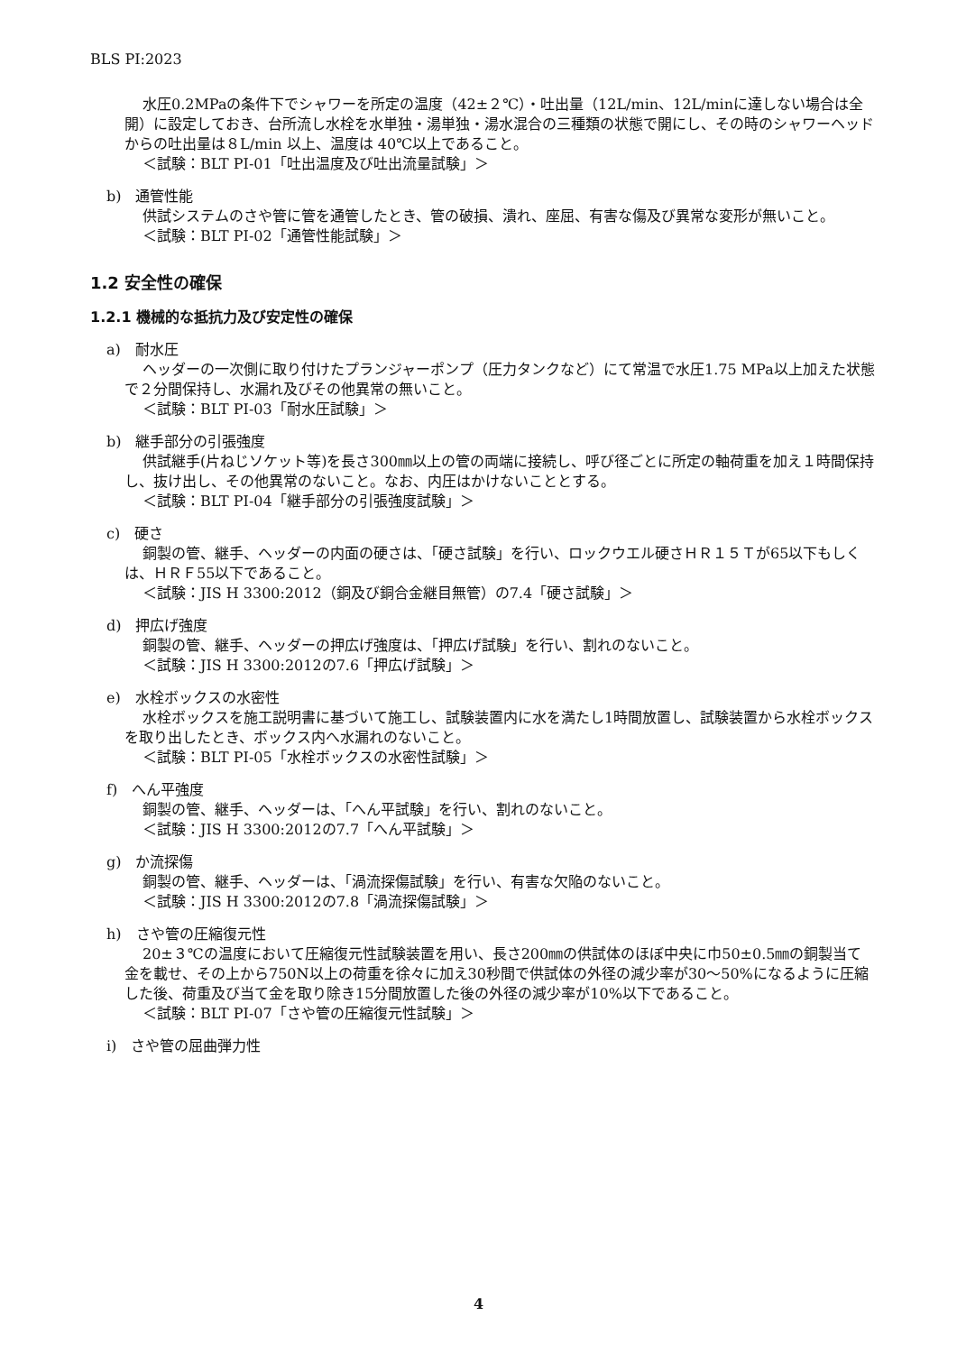BLS PI:2023
水圧0.2MPaの条件下でシャワーを所定の温度（42±２℃）・吐出量（12L/min、12L/minに達しない場合は全開）に設定しておき、台所流し水栓を水単独・湯単独・湯水混合の三種類の状態で開にし、その時のシャワーヘッドからの吐出量は８L/min 以上、温度は 40℃以上であること。
＜試験：BLT PI-01「吐出温度及び吐出流量試験」＞
b)　通管性能
供試システムのさや管に管を通管したとき、管の破損、潰れ、座屈、有害な傷及び異常な変形が無いこと。
＜試験：BLT PI-02「通管性能試験」＞
1.2 安全性の確保
1.2.1 機械的な抵抗力及び安定性の確保
a)　耐水圧
ヘッダーの一次側に取り付けたプランジャーポンプ（圧力タンクなど）にて常温で水圧1.75 MPa以上加えた状態で２分間保持し、水漏れ及びその他異常の無いこと。
＜試験：BLT PI-03「耐水圧試験」＞
b)　継手部分の引張強度
供試継手(片ねじソケット等)を長さ300㎜以上の管の両端に接続し、呼び径ごとに所定の軸荷重を加え１時間保持し、抜け出し、その他異常のないこと。なお、内圧はかけないこととする。
＜試験：BLT PI-04「継手部分の引張強度試験」＞
c)　硬さ
銅製の管、継手、ヘッダーの内面の硬さは、「硬さ試験」を行い、ロックウエル硬さＨＲ１５Ｔが65以下もしくは、ＨＲＦ55以下であること。
＜試験：JIS H 3300:2012（銅及び銅合金継目無管）の7.4「硬さ試験」＞
d)　押広げ強度
銅製の管、継手、ヘッダーの押広げ強度は、「押広げ試験」を行い、割れのないこと。
＜試験：JIS H 3300:2012の7.6「押広げ試験」＞
e)　水栓ボックスの水密性
水栓ボックスを施工説明書に基づいて施工し、試験装置内に水を満たし1時間放置し、試験装置から水栓ボックスを取り出したとき、ボックス内へ水漏れのないこと。
＜試験：BLT PI-05「水栓ボックスの水密性試験」＞
f)　へん平強度
銅製の管、継手、ヘッダーは、「へん平試験」を行い、割れのないこと。
＜試験：JIS H 3300:2012の7.7「へん平試験」＞
g)　か流探傷
銅製の管、継手、ヘッダーは、「渦流探傷試験」を行い、有害な欠陥のないこと。
＜試験：JIS H 3300:2012の7.8「渦流探傷試験」＞
h)　さや管の圧縮復元性
20±３℃の温度において圧縮復元性試験装置を用い、長さ200㎜の供試体のほぼ中央に巾50±0.5㎜の銅製当て金を載せ、その上から750N以上の荷重を徐々に加え30秒間で供試体の外径の減少率が30～50%になるように圧縮した後、荷重及び当て金を取り除き15分間放置した後の外径の減少率が10%以下であること。
＜試験：BLT PI-07「さや管の圧縮復元性試験」＞
i)　さや管の屈曲弾力性
4